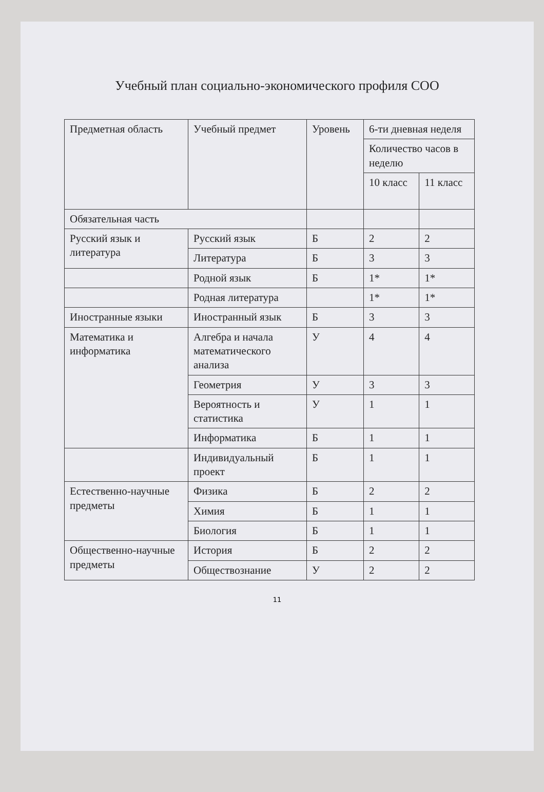Учебный план социально-экономического профиля СОО
| Предметная область | Учебный предмет | Уровень | 6-ти дневная неделя | |
| | | | Количество часов в неделю | |
| | | | 10 класс | 11 класс |
| Обязательная часть | | | | |
| Русский язык и литература | Русский язык | Б | 2 | 2 |
| | Литература | Б | 3 | 3 |
| | Родной язык | Б | 1* | 1* |
| | Родная литература | | 1* | 1* |
| Иностранные языки | Иностранный язык | Б | 3 | 3 |
| Математика и информатика | Алгебра и начала математического анализа | У | 4 | 4 |
| | Геометрия | У | 3 | 3 |
| | Вероятность и статистика | У | 1 | 1 |
| | Информатика | Б | 1 | 1 |
| | Индивидуальный проект | Б | 1 | 1 |
| Естественно-научные предметы | Физика | Б | 2 | 2 |
| | Химия | Б | 1 | 1 |
| | Биология | Б | 1 | 1 |
| Общественно-научные предметы | История | Б | 2 | 2 |
| | Обществознание | У | 2 | 2 |
11